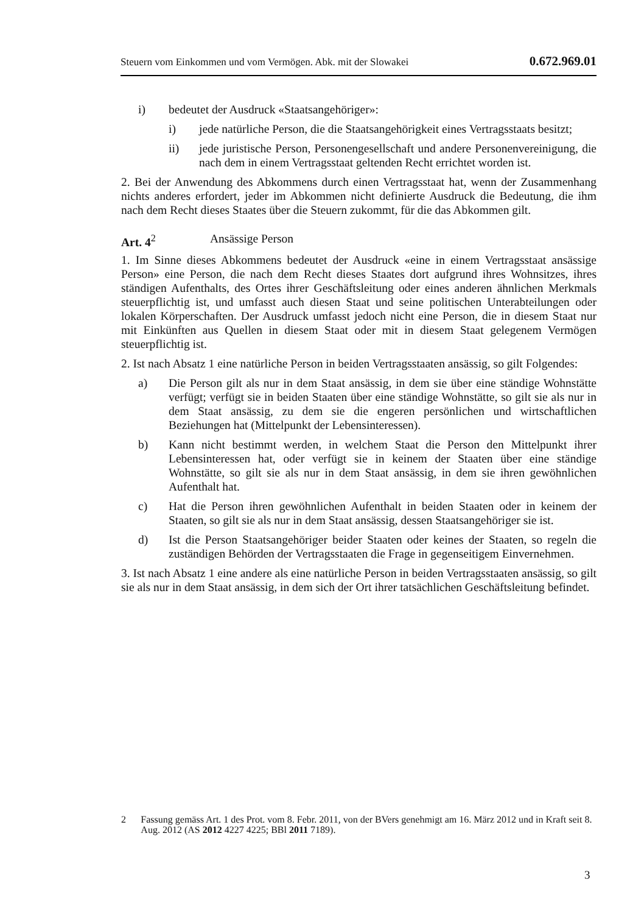Steuern vom Einkommen und vom Vermögen. Abk. mit der Slowakei 0.672.969.01
i) bedeutet der Ausdruck «Staatsangehöriger»:
i) jede natürliche Person, die die Staatsangehörigkeit eines Vertragsstaats besitzt;
ii) jede juristische Person, Personengesellschaft und andere Personenvereinigung, die nach dem in einem Vertragsstaat geltenden Recht errichtet worden ist.
2. Bei der Anwendung des Abkommens durch einen Vertragsstaat hat, wenn der Zusammenhang nichts anderes erfordert, jeder im Abkommen nicht definierte Ausdruck die Bedeutung, die ihm nach dem Recht dieses Staates über die Steuern zukommt, für die das Abkommen gilt.
Art. 4<sup>2</sup> Ansässige Person
1. Im Sinne dieses Abkommens bedeutet der Ausdruck «eine in einem Vertragsstaat ansässige Person» eine Person, die nach dem Recht dieses Staates dort aufgrund ihres Wohnsitzes, ihres ständigen Aufenthalts, des Ortes ihrer Geschäftsleitung oder eines anderen ähnlichen Merkmals steuerpflichtig ist, und umfasst auch diesen Staat und seine politischen Unterabteilungen oder lokalen Körperschaften. Der Ausdruck umfasst jedoch nicht eine Person, die in diesem Staat nur mit Einkünften aus Quellen in diesem Staat oder mit in diesem Staat gelegenem Vermögen steuerpflichtig ist.
2. Ist nach Absatz 1 eine natürliche Person in beiden Vertragsstaaten ansässig, so gilt Folgendes:
a) Die Person gilt als nur in dem Staat ansässig, in dem sie über eine ständige Wohnstätte verfügt; verfügt sie in beiden Staaten über eine ständige Wohnstätte, so gilt sie als nur in dem Staat ansässig, zu dem sie die engeren persönlichen und wirtschaftlichen Beziehungen hat (Mittelpunkt der Lebensinteressen).
b) Kann nicht bestimmt werden, in welchem Staat die Person den Mittelpunkt ihrer Lebensinteressen hat, oder verfügt sie in keinem der Staaten über eine ständige Wohnstätte, so gilt sie als nur in dem Staat ansässig, in dem sie ihren gewöhnlichen Aufenthalt hat.
c) Hat die Person ihren gewöhnlichen Aufenthalt in beiden Staaten oder in keinem der Staaten, so gilt sie als nur in dem Staat ansässig, dessen Staatsangehöriger sie ist.
d) Ist die Person Staatsangehöriger beider Staaten oder keines der Staaten, so regeln die zuständigen Behörden der Vertragsstaaten die Frage in gegenseitigem Einvernehmen.
3. Ist nach Absatz 1 eine andere als eine natürliche Person in beiden Vertragsstaaten ansässig, so gilt sie als nur in dem Staat ansässig, in dem sich der Ort ihrer tatsächlichen Geschäftsleitung befindet.
2 Fassung gemäss Art. 1 des Prot. vom 8. Febr. 2011, von der BVers genehmigt am 16. März 2012 und in Kraft seit 8. Aug. 2012 (AS 2012 4227 4225; BBl 2011 7189).
3